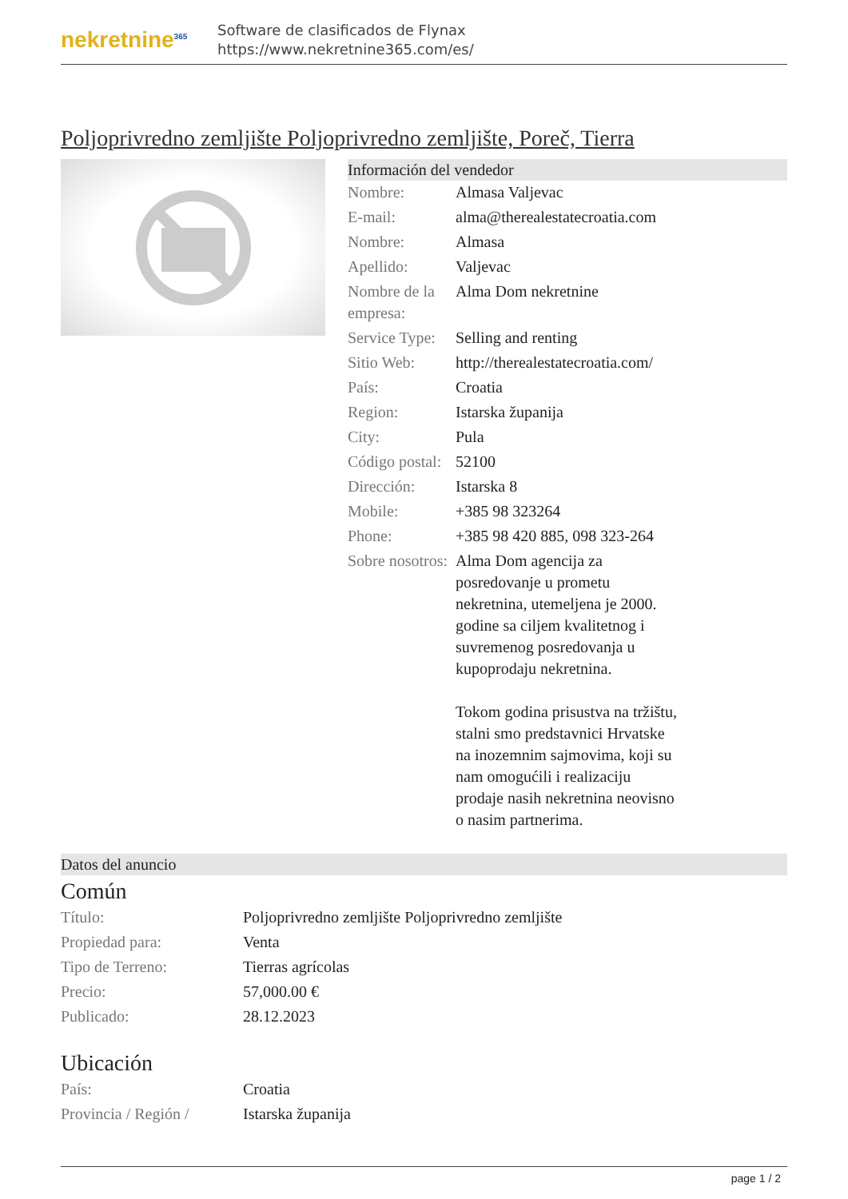nekretnine<sup>365</sup>
Software de clasificados de Flynax
https://www.nekretnine365.com/es/
Poljoprivredno zemljište Poljoprivredno zemljište, Poreč, Tierra
Información del vendedor
| Nombre: | Almasa Valjevac |
| E-mail: | alma@therealestatecroatia.com |
| Nombre: | Almasa |
| Apellido: | Valjevac |
| Nombre de la empresa: | Alma Dom nekretnine |
| Service Type: | Selling and renting |
| Sitio Web: | http://therealestatecroatia.com/ |
| País: | Croatia |
| Region: | Istarska županija |
| City: | Pula |
| Código postal: | 52100 |
| Dirección: | Istarska 8 |
| Mobile: | +385 98 323264 |
| Phone: | +385 98 420 885, 098 323-264 |
| Sobre nosotros: | Alma Dom agencija za posredovanje u prometu nekretnina, utemeljena je 2000. godine sa ciljem kvalitetnog i suvremenog posredovanja u kupoprodaju nekretnina. Tokom godina prisustva na tržištu, stalni smo predstavnici Hrvatske na inozemnim sajmovima, koji su nam omogućili i realizaciju prodaje nasih nekretnina neovisno o nasim partnerima. |
Datos del anuncio
Común
| Título: | Poljoprivredno zemljište Poljoprivredno zemljište |
| Propiedad para: | Venta |
| Tipo de Terreno: | Tierras agrícolas |
| Precio: | 57,000.00 € |
| Publicado: | 28.12.2023 |
Ubicación
| País: | Croatia |
| Provincia / Región / | Istarska županija |
page 1 / 2